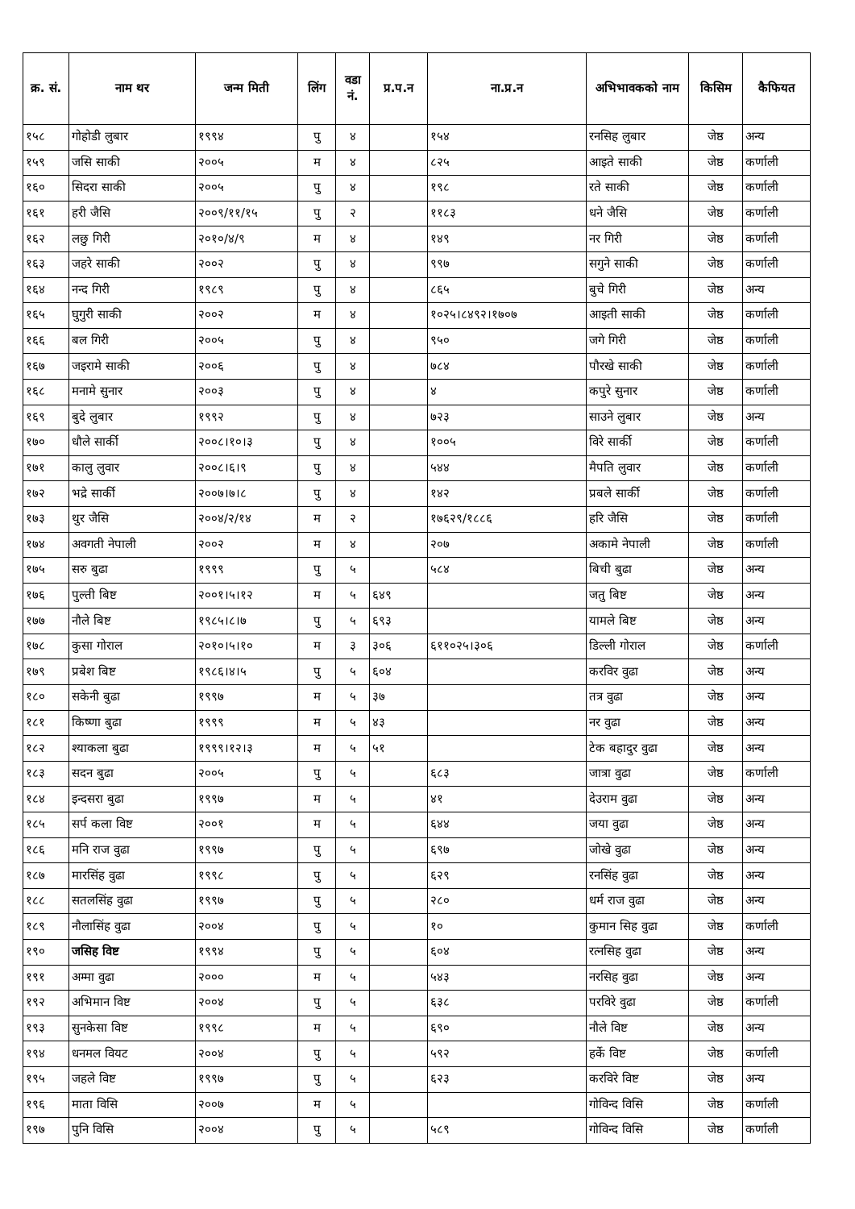| क्र. सं. | नाम थर | जन्म मिती | लिंग | वडा नं. | प्र.प.न | ना.प्र.न | अभिभावकको नाम | किसिम | कैफियत |
| --- | --- | --- | --- | --- | --- | --- | --- | --- | --- |
| १५८ | गोहोडी लुबार | १९९४ | पु | ४ | | १५४ | रनसिह लुबार | जेष्ठ | अन्य |
| १५९ | जसि साकी | २००५ | म | ४ | | ८२५ | आइते साकी | जेष्ठ | कर्णाली |
| १६० | सिदरा साकी | २००५ | पु | ४ | | १९८ | रते साकी | जेष्ठ | कर्णाली |
| १६१ | हरी जैसि | २००९/११/१५ | पु | २ | | ११८३ | धने जैसि | जेष्ठ | कर्णाली |
| १६२ | लछु गिरी | २०१०/४/९ | म | ४ | | १४९ | नर गिरी | जेष्ठ | कर्णाली |
| १६३ | जहरे साकी | २००२ | पु | ४ | | ९९७ | सगुने साकी | जेष्ठ | कर्णाली |
| १६४ | नन्द गिरी | १९८९ | पु | ४ | | ८६५ | बुचे गिरी | जेष्ठ | अन्य |
| १६५ | घुगुरी साकी | २००२ | म | ४ | | १०२५।८४९२।१७०७ | आइती साकी | जेष्ठ | कर्णाली |
| १६६ | बल गिरी | २००५ | पु | ४ | | ९५० | जगे गिरी | जेष्ठ | कर्णाली |
| १६७ | जइरामे साकी | २००६ | पु | ४ | | ७८४ | पौरखे साकी | जेष्ठ | कर्णाली |
| १६८ | मनामे सुनार | २००३ | पु | ४ | | ४ | कपुरे सुनार | जेष्ठ | कर्णाली |
| १६९ | बुदे लुबार | १९९२ | पु | ४ | | ७२३ | साउने लुबार | जेष्ठ | अन्य |
| १७० | धौले सार्की | २००८।१०।३ | पु | ४ | | १००५ | विरे सार्की | जेष्ठ | कर्णाली |
| १७१ | कालु लुवार | २००८।६।९ | पु | ४ | | ५४४ | मैपति लुवार | जेष्ठ | कर्णाली |
| १७२ | भद्रे सार्की | २००७।७।८ | पु | ४ | | १४२ | प्रबले सार्की | जेष्ठ | कर्णाली |
| १७३ | थुर जैसि | २००४/२/१४ | म | २ | | १७६२९/१८८६ | हरि जैसि | जेष्ठ | कर्णाली |
| १७४ | अवगती नेपाली | २००२ | म | ४ | | २०७ | अकामे नेपाली | जेष्ठ | कर्णाली |
| १७५ | सरु बुढा | १९९९ | पु | ५ | | ५८४ | बिची बुढा | जेष्ठ | अन्य |
| १७६ | पुल्ती बिष्ट | २००१।५।१२ | म | ५ | ६४९ | | जतु बिष्ट | जेष्ठ | अन्य |
| १७७ | नौले बिष्ट | १९८५।८।७ | पु | ५ | ६९३ | | यामले बिष्ट | जेष्ठ | अन्य |
| १७८ | कुसा गोराल | २०१०।५।१० | म | ३ | ३०६ | ६११०२५।३०६ | डिल्ली गोराल | जेष्ठ | कर्णाली |
| १७९ | प्रबेश बिष्ट | १९८६।४।५ | पु | ५ | ६०४ | | करविर वुढा | जेष्ठ | अन्य |
| १८० | सकेनी बुढा | १९९७ | म | ५ | ३७ | | तत्र वुढा | जेष्ठ | अन्य |
| १८१ | किष्णा बुढा | १९९९ | म | ५ | ४३ | | नर वुढा | जेष्ठ | अन्य |
| १८२ | श्याकला बुढा | १९९९।१२।३ | म | ५ | ५१ | | टेक बहादुर वुढा | जेष्ठ | अन्य |
| १८३ | सदन बुढा | २००५ | पु | ५ | | ६८३ | जात्रा वुढा | जेष्ठ | कर्णाली |
| १८४ | इन्दसरा बुढा | १९९७ | म | ५ | | ४१ | देउराम वुढा | जेष्ठ | अन्य |
| १८५ | सर्प कला विष्ट | २००१ | म | ५ | | ६४४ | जया वुढा | जेष्ठ | अन्य |
| १८६ | मनि राज वुढा | १९९७ | पु | ५ | | ६९७ | जोखे वुढा | जेष्ठ | अन्य |
| १८७ | मारसिंह वुढा | १९९८ | पु | ५ | | ६२९ | रनसिंह वुढा | जेष्ठ | अन्य |
| १८८ | सतलसिंह वुढा | १९९७ | पु | ५ | | २८० | धर्म राज वुढा | जेष्ठ | अन्य |
| १८९ | नौलासिंह वुढा | २००४ | पु | ५ | | १० | कुमान सिह वुढा | जेष्ठ | कर्णाली |
| १९० | जसिह विष्ट | १९९४ | पु | ५ | | ६०४ | रत्नसिह वुढा | जेष्ठ | अन्य |
| १९१ | अम्मा वुढा | २००० | म | ५ | | ५४३ | नरसिह वुढा | जेष्ठ | अन्य |
| १९२ | अभिमान विष्ट | २००४ | पु | ५ | | ६३८ | परविरे वुढा | जेष्ठ | कर्णाली |
| १९३ | सुनकेसा विष्ट | १९९८ | म | ५ | | ६९० | नौले विष्ट | जेष्ठ | अन्य |
| १९४ | धनमल वियट | २००४ | पु | ५ | | ५९२ | हर्के विष्ट | जेष्ठ | कर्णाली |
| १९५ | जहले विष्ट | १९९७ | पु | ५ | | ६२३ | करविरे विष्ट | जेष्ठ | अन्य |
| १९६ | माता विसि | २००७ | म | ५ | | | गोविन्द विसि | जेष्ठ | कर्णाली |
| १९७ | पुनि विसि | २००४ | पु | ५ | | ५८९ | गोविन्द विसि | जेष्ठ | कर्णाली |